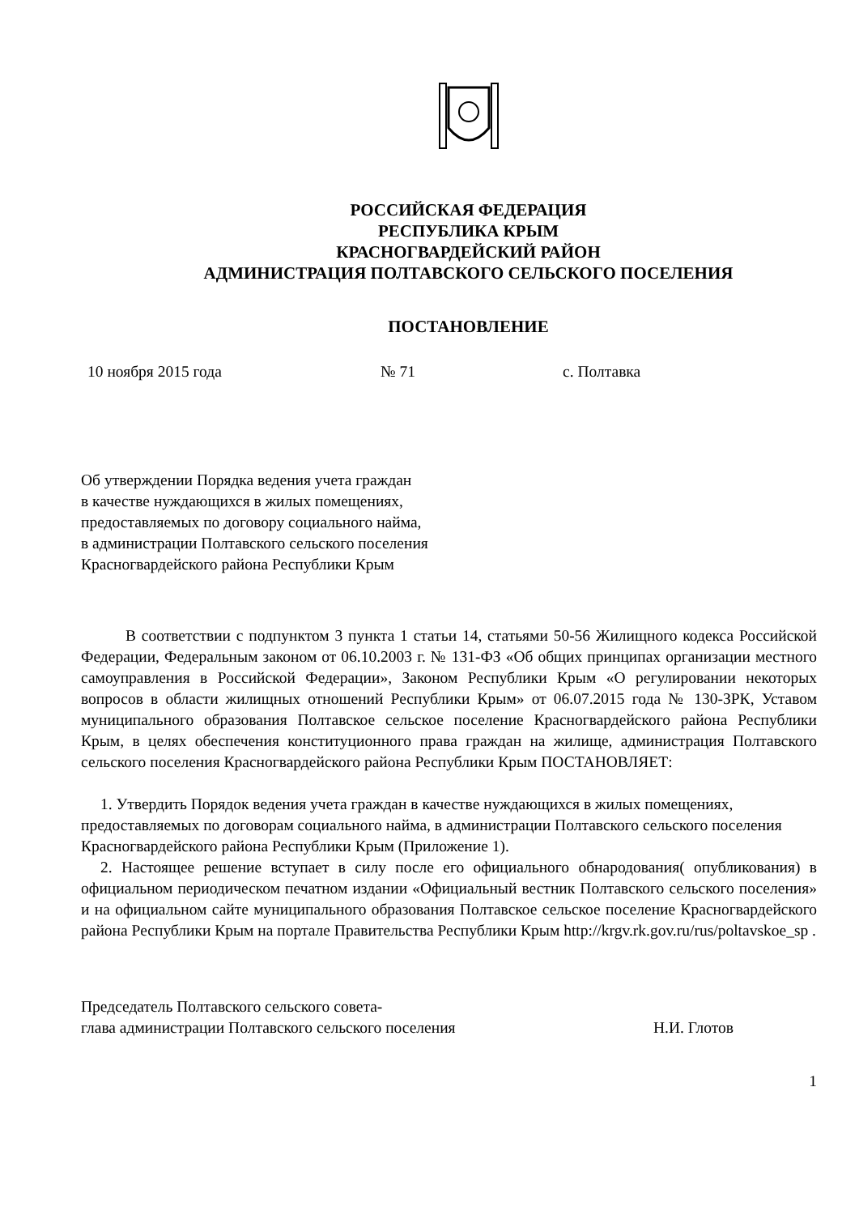РОССИЙСКАЯ ФЕДЕРАЦИЯ
РЕСПУБЛИКА КРЫМ
КРАСНОГВАРДЕЙСКИЙ РАЙОН
АДМИНИСТРАЦИЯ ПОЛТАВСКОГО СЕЛЬСКОГО ПОСЕЛЕНИЯ
ПОСТАНОВЛЕНИЕ
10 ноября 2015 года № 71 с. Полтавка
Об утверждении Порядка ведения учета граждан
в качестве нуждающихся в жилых помещениях,
предоставляемых по договору социального найма,
в администрации Полтавского сельского поселения
Красногвардейского района Республики Крым
В соответствии с подпунктом 3 пункта 1 статьи 14, статьями 50-56 Жилищного кодекса Российской Федерации, Федеральным законом от 06.10.2003 г. № 131-ФЗ «Об общих принципах организации местного самоуправления в Российской Федерации», Законом Республики Крым «О регулировании некоторых вопросов в области жилищных отношений Республики Крым» от 06.07.2015 года № 130-ЗРК, Уставом муниципального образования Полтавское сельское поселение Красногвардейского района Республики Крым, в целях обеспечения конституционного права граждан на жилище, администрация Полтавского сельского поселения Красногвардейского района Республики Крым ПОСТАНОВЛЯЕТ:
1. Утвердить Порядок ведения учета граждан в качестве нуждающихся в жилых помещениях, предоставляемых по договорам социального найма, в администрации Полтавского сельского поселения Красногвардейского района Республики Крым (Приложение 1).
2. Настоящее решение вступает в силу после его официального обнародования( опубликования) в официальном периодическом печатном издании «Официальный вестник Полтавского сельского поселения» и на официальном сайте муниципального образования Полтавское сельское поселение Красногвардейского района Республики Крым на портале Правительства Республики Крым http://krgv.rk.gov.ru/rus/poltavskoe_sp .
Председатель Полтавского сельского совета-
глава администрации Полтавского сельского поселения Н.И. Глотов
1